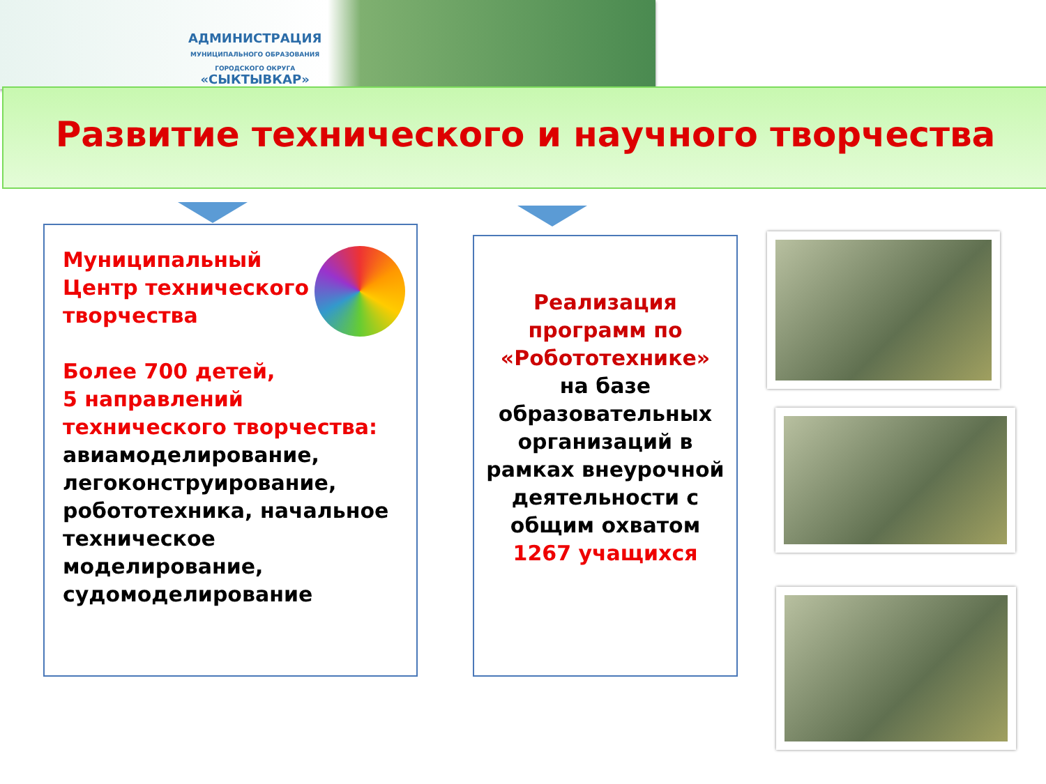АДМИНИСТРАЦИЯ
МУНИЦИПАЛЬНОГО ОБРАЗОВАНИЯ
ГОРОДСКОГО ОКРУГА
«СЫКТЫВКАР»
Развитие технического и научного творчества
Муниципальный Центр технического творчества
Более 700 детей,
5 направлений технического творчества:
авиамоделирование, легоконструирование, робототехника, начальное техническое моделирование, судомоделирование
Реализация программ по «Робототехнике»
на базе образовательных организаций в рамках внеурочной деятельности с общим охватом 1267 учащихся